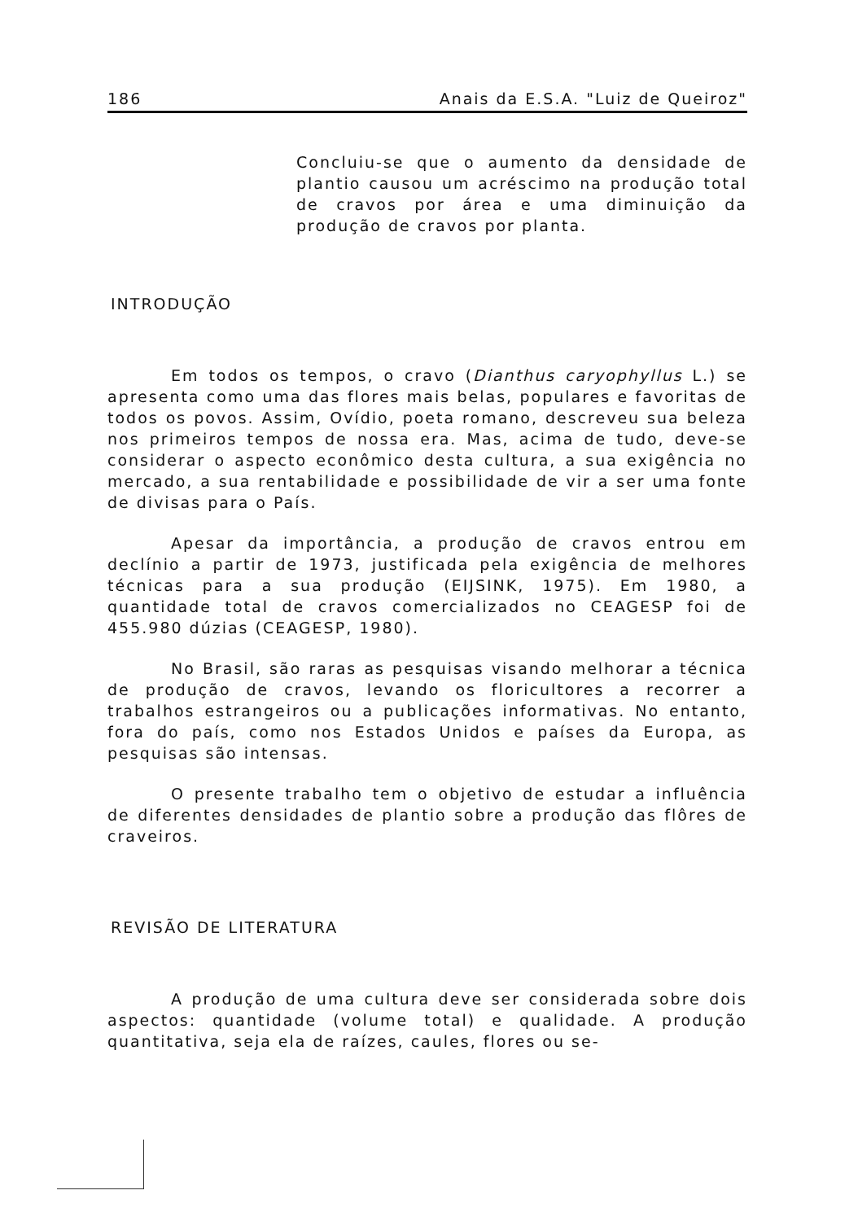186 Anais da E.S.A. "Luiz de Queiroz"
Concluiu-se que o aumento da densidade de plantio causou um acréscimo na produção total de cravos por área e uma diminuição da produção de cravos por planta.
INTRODUÇÃO
Em todos os tempos, o cravo (Dianthus caryophyllus L.) se apresenta como uma das flores mais belas, populares e favoritas de todos os povos. Assim, Ovídio, poeta romano, descreveu sua beleza nos primeiros tempos de nossa era. Mas, acima de tudo, deve-se considerar o aspecto econômico desta cultura, a sua exigência no mercado, a sua rentabilidade e possibilidade de vir a ser uma fonte de divisas para o País.
Apesar da importância, a produção de cravos entrou em declínio a partir de 1973, justificada pela exigência de melhores técnicas para a sua produção (EIJSINK, 1975). Em 1980, a quantidade total de cravos comercializados no CEAGESP foi de 455.980 dúzias (CEAGESP, 1980).
No Brasil, são raras as pesquisas visando melhorar a técnica de produção de cravos, levando os floricultores a recorrer a trabalhos estrangeiros ou a publicações informativas. No entanto, fora do país, como nos Estados Unidos e países da Europa, as pesquisas são intensas.
O presente trabalho tem o objetivo de estudar a influência de diferentes densidades de plantio sobre a produção das flôres de craveiros.
REVISÃO DE LITERATURA
A produção de uma cultura deve ser considerada sobre dois aspectos: quantidade (volume total) e qualidade. A produção quantitativa, seja ela de raízes, caules, flores ou se-